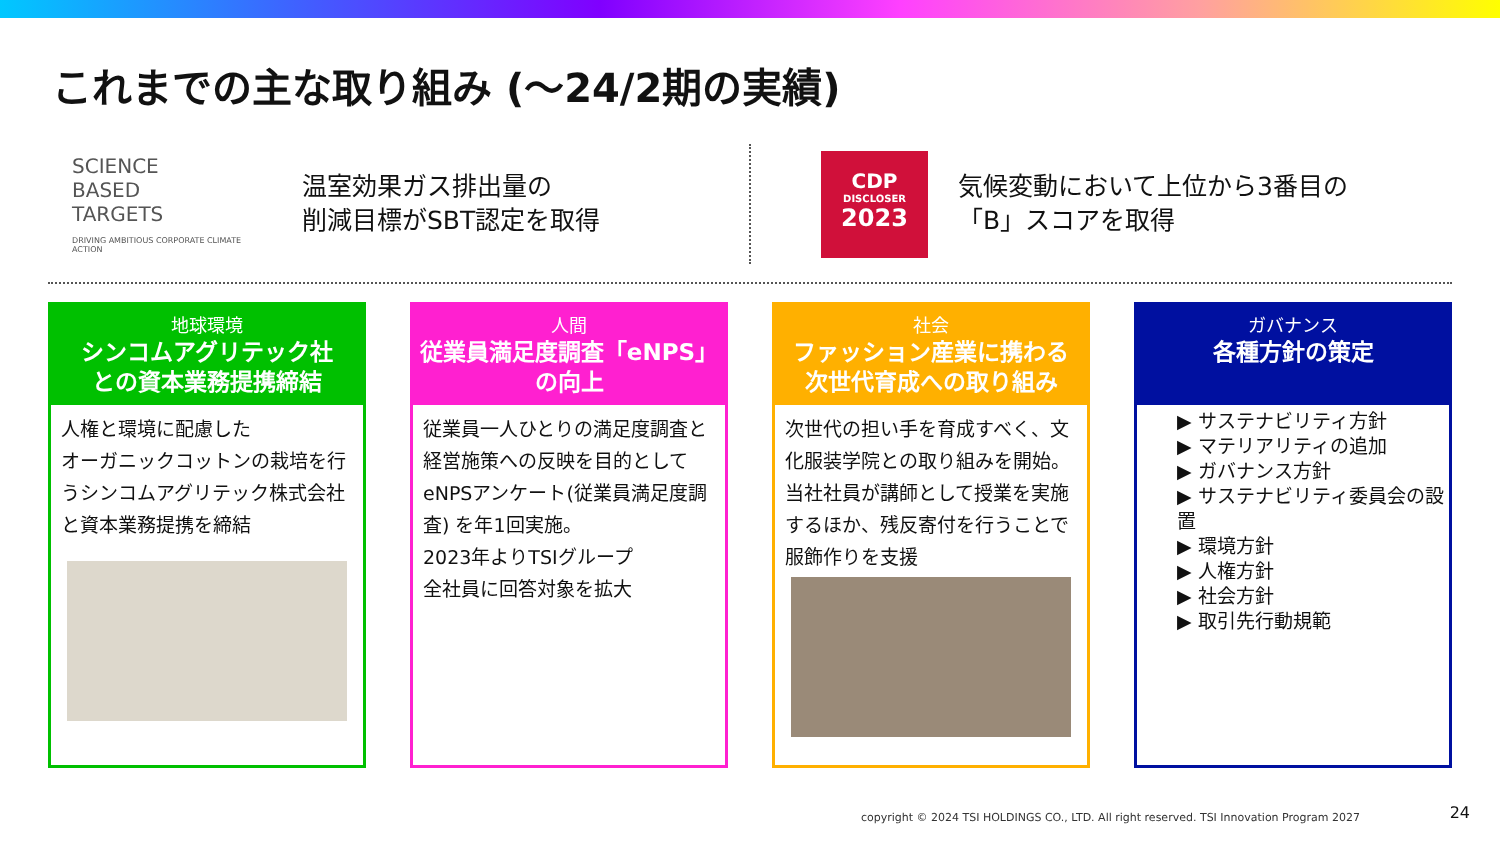これまでの主な取り組み (～24/2期の実績)
SCIENCE
BASED
TARGETS
DRIVING AMBITIOUS CORPORATE CLIMATE ACTION
温室効果ガス排出量の
削減目標がSBT認定を取得
CDP
DISCLOSER
2023
気候変動において上位から3番目の
「B」スコアを取得
地球環境
シンコムアグリテック社
との資本業務提携締結
人権と環境に配慮した
オーガニックコットンの栽培を行うシンコムアグリテック株式会社と資本業務提携を締結
人間
従業員満足度調査「eNPS」
の向上
従業員一人ひとりの満足度調査と経営施策への反映を目的としてeNPSアンケート(従業員満足度調査) を年1回実施。
2023年よりTSIグループ
全社員に回答対象を拡大
社会
ファッション産業に携わる
次世代育成への取り組み
次世代の担い手を育成すべく、文化服装学院との取り組みを開始。当社社員が講師として授業を実施するほか、残反寄付を行うことで服飾作りを支援
ガバナンス
各種方針の策定
▶ サステナビリティ方針
▶ マテリアリティの追加
▶ ガバナンス方針
▶ サステナビリティ委員会の設置
▶ 環境方針
▶ 人権方針
▶ 社会方針
▶ 取引先行動規範
copyright © 2024 TSI HOLDINGS CO., LTD. All right reserved. TSI Innovation Program 2027
24